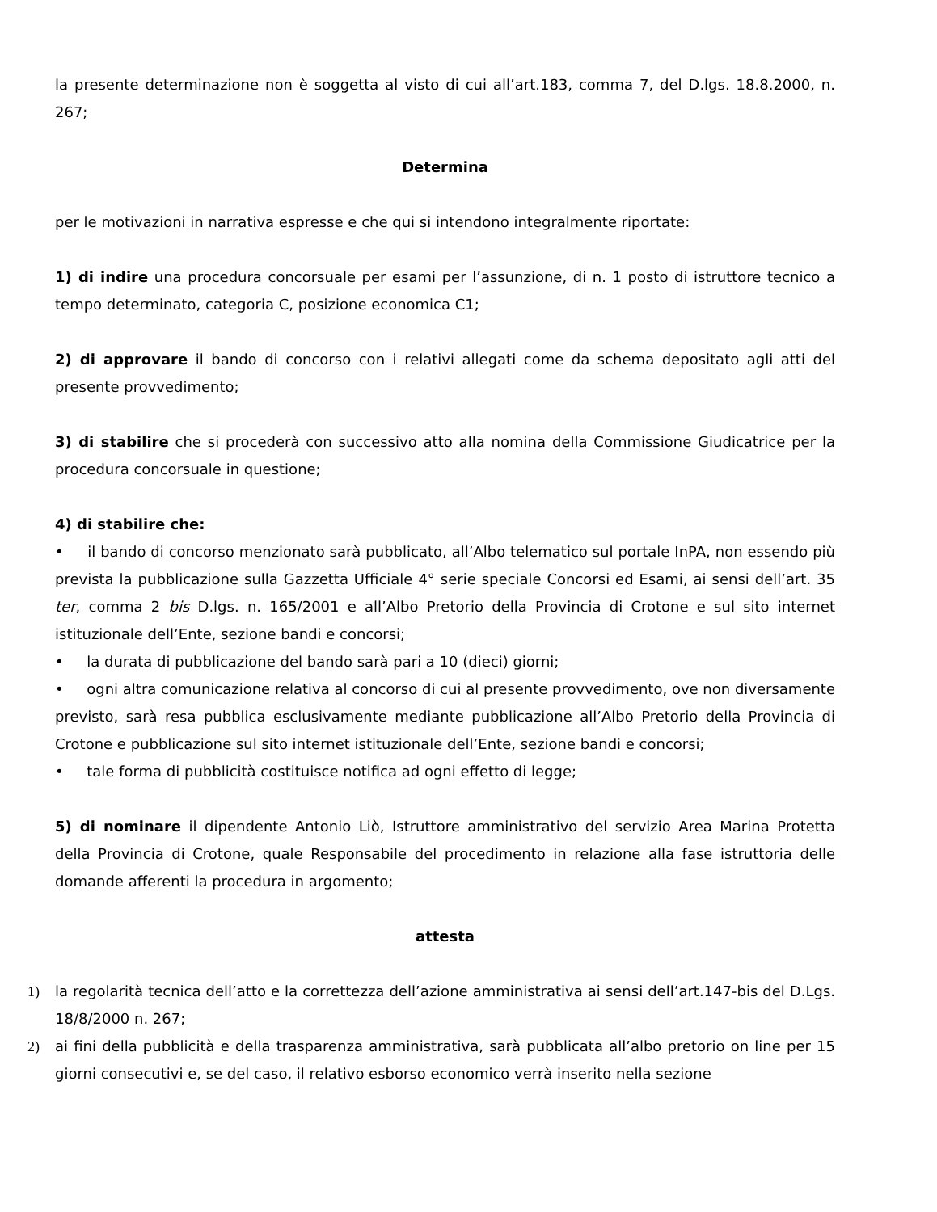la presente determinazione non è soggetta al visto di cui all’art.183, comma 7, del D.lgs. 18.8.2000, n. 267;
Determina
per le motivazioni in narrativa espresse e che qui si intendono integralmente riportate:
1) di indire una procedura concorsuale per esami per l’assunzione, di n. 1 posto di istruttore tecnico a tempo determinato, categoria C, posizione economica C1;
2) di approvare il bando di concorso con i relativi allegati come da schema depositato agli atti del presente provvedimento;
3) di stabilire che si procederà con successivo atto alla nomina della Commissione Giudicatrice per la procedura concorsuale in questione;
4) di stabilire che:
• il bando di concorso menzionato sarà pubblicato, all’Albo telematico sul portale InPA, non essendo più prevista la pubblicazione sulla Gazzetta Ufficiale 4° serie speciale Concorsi ed Esami, ai sensi dell’art. 35 ter, comma 2 bis D.lgs. n. 165/2001 e all’Albo Pretorio della Provincia di Crotone e sul sito internet istituzionale dell’Ente, sezione bandi e concorsi;
• la durata di pubblicazione del bando sarà pari a 10 (dieci) giorni;
• ogni altra comunicazione relativa al concorso di cui al presente provvedimento, ove non diversamente previsto, sarà resa pubblica esclusivamente mediante pubblicazione all’Albo Pretorio della Provincia di Crotone e pubblicazione sul sito internet istituzionale dell’Ente, sezione bandi e concorsi;
• tale forma di pubblicità costituisce notifica ad ogni effetto di legge;
5) di nominare il dipendente Antonio Liò, Istruttore amministrativo del servizio Area Marina Protetta della Provincia di Crotone, quale Responsabile del procedimento in relazione alla fase istruttoria delle domande afferenti la procedura in argomento;
attesta
1) la regolarità tecnica dell’atto e la correttezza dell’azione amministrativa ai sensi dell’art.147-bis del D.Lgs. 18/8/2000 n. 267;
2) ai fini della pubblicità e della trasparenza amministrativa, sarà pubblicata all’albo pretorio on line per 15 giorni consecutivi e, se del caso, il relativo esborso economico verrà inserito nella sezione